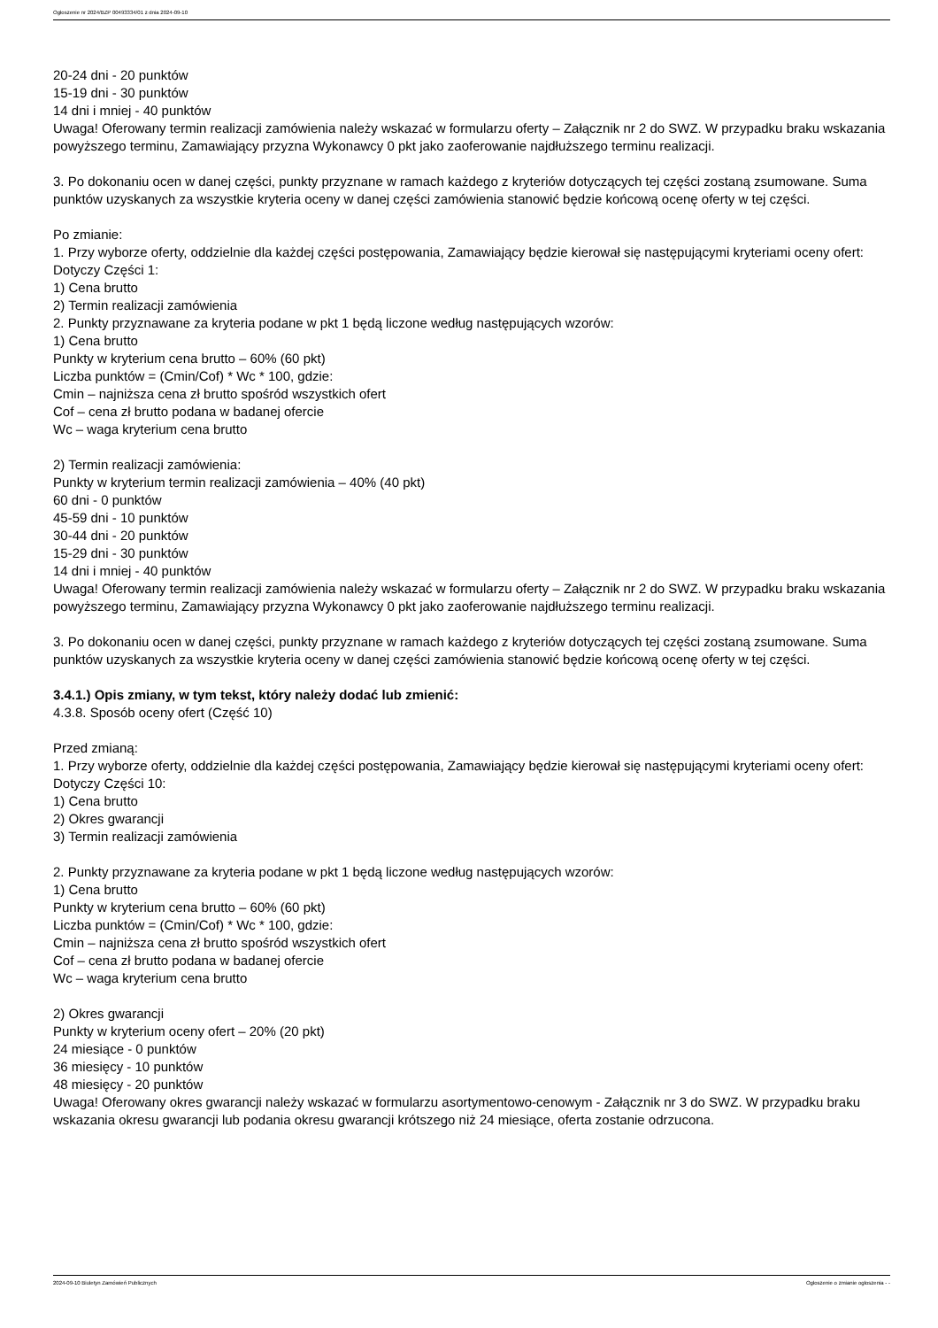Ogłoszenie nr 2024/BZP 00493334/01 z dnia 2024-09-10
20-24 dni - 20 punktów
15-19 dni - 30 punktów
14 dni i mniej - 40 punktów
Uwaga! Oferowany termin realizacji zamówienia należy wskazać w formularzu oferty – Załącznik nr 2 do SWZ. W przypadku braku wskazania powyższego terminu, Zamawiający przyzna Wykonawcy 0 pkt jako zaoferowanie najdłuższego terminu realizacji.
3. Po dokonaniu ocen w danej części, punkty przyznane w ramach każdego z kryteriów dotyczących tej części zostaną zsumowane. Suma punktów uzyskanych za wszystkie kryteria oceny w danej części zamówienia stanowić będzie końcową ocenę oferty w tej części.
Po zmianie:
1. Przy wyborze oferty, oddzielnie dla każdej części postępowania, Zamawiający będzie kierował się następującymi kryteriami oceny ofert:
Dotyczy Części 1:
1) Cena brutto
2) Termin realizacji zamówienia
2. Punkty przyznawane za kryteria podane w pkt 1 będą liczone według następujących wzorów:
1) Cena brutto
Punkty w kryterium cena brutto – 60% (60 pkt)
Liczba punktów = (Cmin/Cof) * Wc * 100, gdzie:
Cmin – najniższa cena zł brutto spośród wszystkich ofert
Cof – cena zł brutto podana w badanej ofercie
Wc – waga kryterium cena brutto
2) Termin realizacji zamówienia:
Punkty w kryterium termin realizacji zamówienia – 40% (40 pkt)
60 dni - 0 punktów
45-59 dni - 10 punktów
30-44 dni - 20 punktów
15-29 dni - 30 punktów
14 dni i mniej - 40 punktów
Uwaga! Oferowany termin realizacji zamówienia należy wskazać w formularzu oferty – Załącznik nr 2 do SWZ. W przypadku braku wskazania powyższego terminu, Zamawiający przyzna Wykonawcy 0 pkt jako zaoferowanie najdłuższego terminu realizacji.
3. Po dokonaniu ocen w danej części, punkty przyznane w ramach każdego z kryteriów dotyczących tej części zostaną zsumowane. Suma punktów uzyskanych za wszystkie kryteria oceny w danej części zamówienia stanowić będzie końcową ocenę oferty w tej części.
3.4.1.) Opis zmiany, w tym tekst, który należy dodać lub zmienić:
4.3.8. Sposób oceny ofert (Część 10)
Przed zmianą:
1. Przy wyborze oferty, oddzielnie dla każdej części postępowania, Zamawiający będzie kierował się następującymi kryteriami oceny ofert:
Dotyczy Części 10:
1) Cena brutto
2) Okres gwarancji
3) Termin realizacji zamówienia
2. Punkty przyznawane za kryteria podane w pkt 1 będą liczone według następujących wzorów:
1) Cena brutto
Punkty w kryterium cena brutto – 60% (60 pkt)
Liczba punktów = (Cmin/Cof) * Wc * 100, gdzie:
Cmin – najniższa cena zł brutto spośród wszystkich ofert
Cof – cena zł brutto podana w badanej ofercie
Wc – waga kryterium cena brutto
2) Okres gwarancji
Punkty w kryterium oceny ofert – 20% (20 pkt)
24 miesiące - 0 punktów
36 miesięcy - 10 punktów
48 miesięcy - 20 punktów
Uwaga! Oferowany okres gwarancji należy wskazać w formularzu asortymentowo-cenowym - Załącznik nr 3 do SWZ. W przypadku braku wskazania okresu gwarancji lub podania okresu gwarancji krótszego niż 24 miesiące, oferta zostanie odrzucona.
2024-09-10 Biuletyn Zamówień Publicznych Ogłoszenie o zmianie ogłoszenia - -